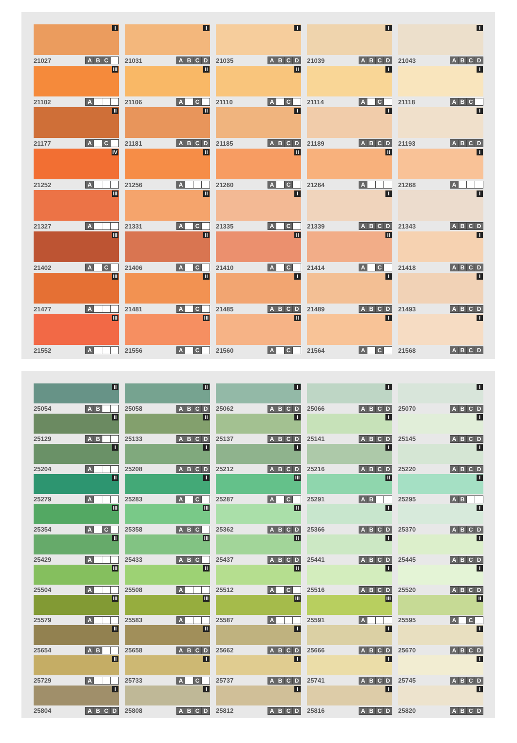I
21027
ABC
I
21031
ABCD
I
21035
ABCD
I
21039
ABCD
I
21043
ABCD
III
21102
A
II
21106
A C
II
21110
A C
I
21114
A C
I
21118
ABC
II
21177
A C
II
21181
ABCD
I
21185
ABCD
I
21189
ABCD
I
21193
ABCD
IV
21252
A
II
21256
A
II
21260
A C
II
21264
A
I
21268
A
III
21327
A
II
21331
A C
I
21335
A C
I
21339
ABCD
I
21343
ABCD
III
21402
A C
II
21406
A C
II
21410
A C
II
21414
A C
I
21418
ABCD
III
21477
A
II
21481
A C
I
21485
ABCD
I
21489
ABCD
I
21493
ABCD
III
21552
A
III
21556
A C
II
21560
A C
I
21564
A C
I
21568
ABCD
II
25054
AB
II
25058
ABCD
I
25062
ABCD
I
25066
ABCD
I
25070
ABCD
II
25129
AB
II
25133
ABCD
I
25137
ABCD
I
25141
ABCD
I
25145
ABCD
I
25204
A
I
25208
ABCD
I
25212
ABCD
I
25216
ABCD
I
25220
ABCD
II
25279
A
I
25283
A C
III
25287
A C
II
25291
AB
I
25295
AB
III
25354
A C
III
25358
ABC
II
25362
ABCD
I
25366
ABCD
I
25370
ABCD
II
25429
A
III
25433
ABC
II
25437
ABCD
I
25441
ABCD
I
25445
ABCD
III
25504
A
II
25508
A
II
25512
A C
I
25516
ABCD
I
25520
ABCD
III
25579
A
III
25583
A
III
25587
A
III
25591
A
II
25595
A C
II
25654
AB
II
25658
ABCD
I
25662
ABCD
I
25666
ABCD
I
25670
ABCD
II
25729
A
I
25733
A C
I
25737
ABCD
I
25741
ABCD
I
25745
ABCD
I
25804
ABCD
I
25808
ABCD
I
25812
ABCD
I
25816
ABCD
I
25820
ABCD